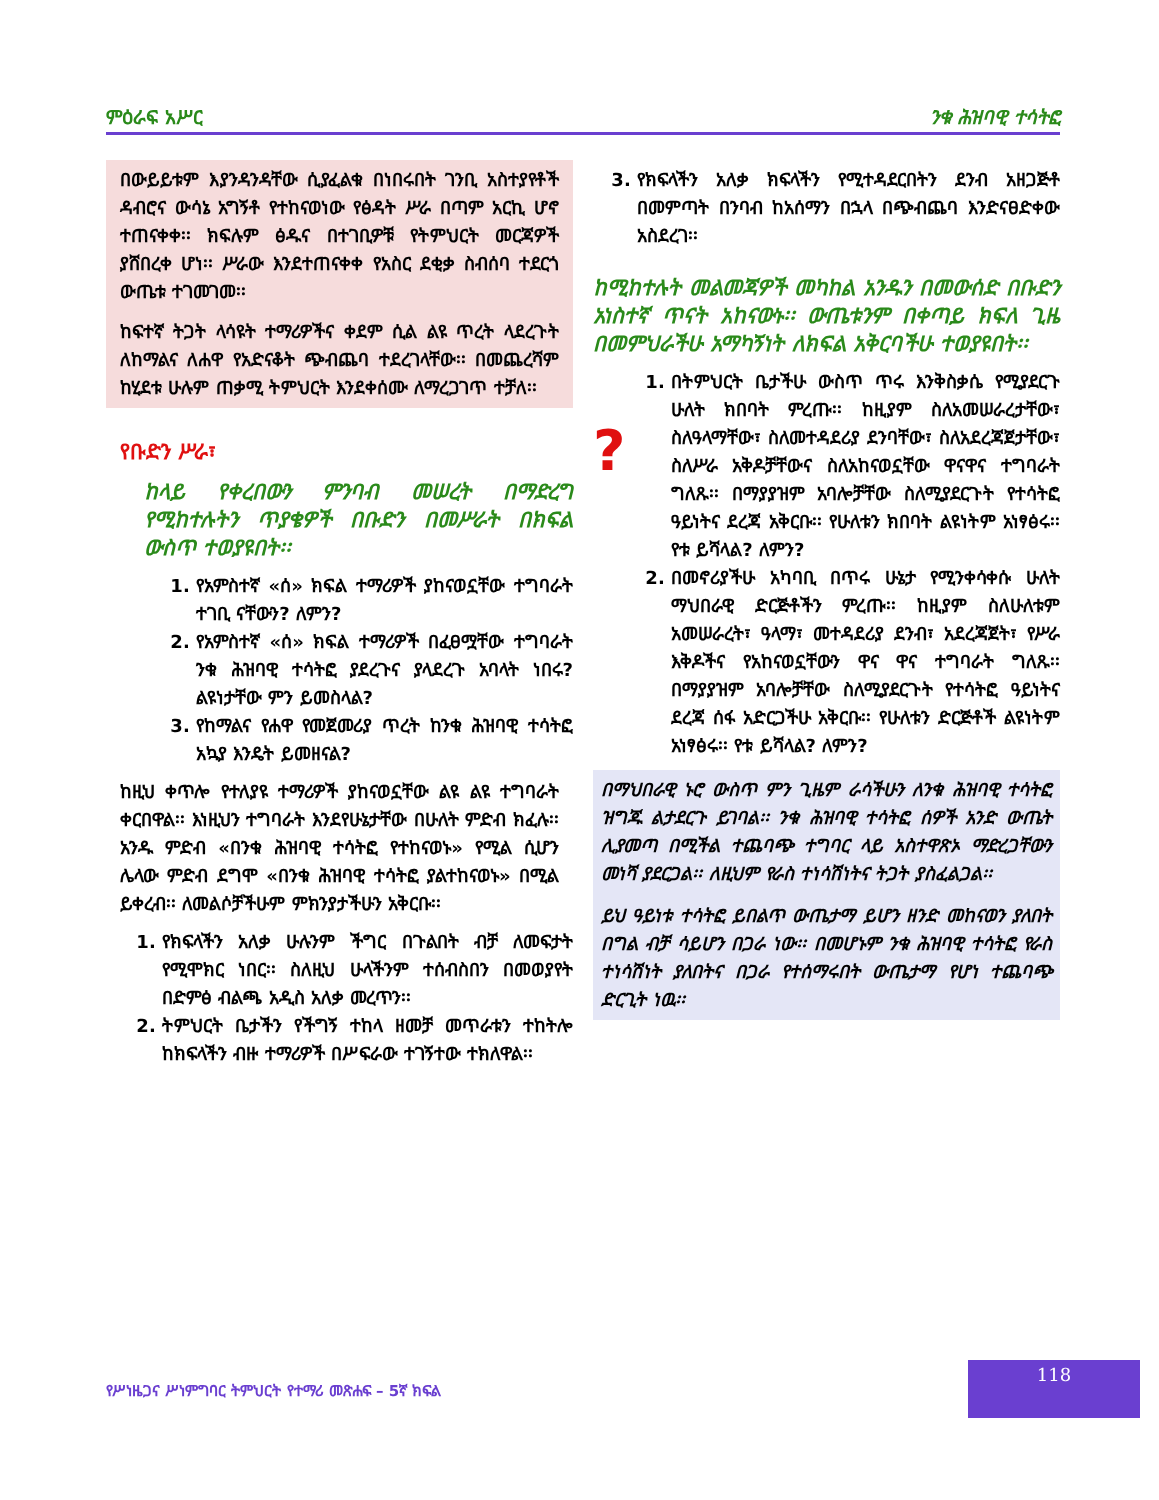ምዕራፍ አሥር ንቁ ሕዝባዊ ተሳትፎ
በውይይቱም እያንዳንዳቸው ሲያፈልቁ በነበሩበት ገንቢ አስተያየቶች ዳብሮና ውሳኔ አግኝቶ የተከናወነው የፅዳት ሥራ በጣም አርኪ ሆኖ ተጠናቀቀ፡፡ ክፍሉም ፅዱና በተገቢዎቹ የትምህርት መርጃዎች ያሸበረቀ ሆነ፡፡ ሥራው እንደተጠናቀቀ የአስር ደቂቃ ስብሰባ ተደርጎ ውጤቱ ተገመገመ፡፡
ከፍተኛ ትጋት ላሳዩት ተማሪዎችና ቀደም ሲል ልዩ ጥረት ላደረጉት ለከማልና ለሐዋ የአድናቆት ጭብጨባ ተደረገላቸው፡፡ በመጨረሻም ከሂደቱ ሁሉም ጠቃሚ ትምህርት እንደቀሰሙ ለማረጋገጥ ተቻለ፡፡
የቡድን ሥራ፣
ከላይ የቀረበውን ምንባብ መሠረት በማድረግ የሚከተሉትን ጥያቄዎች በቡድን በመሥራት በክፍል ውስጥ ተወያዩበት፡፡
1. የአምስተኛ «ሰ» ክፍል ተማሪዎች ያከናወኗቸው ተግባራት ተገቢ ናቸውን? ለምን?
2. የአምስተኛ «ሰ» ክፍል ተማሪዎች በፈፀሟቸው ተግባራት ንቁ ሕዝባዊ ተሳትፎ ያደረጉና ያላደረጉ አባላት ነበሩ? ልዩነታቸው ምን ይመስላል?
3. የከማልና የሐዋ የመጀመሪያ ጥረት ከንቁ ሕዝባዊ ተሳትፎ አኳያ እንዴት ይመዘናል?
ከዚህ ቀጥሎ የተለያዩ ተማሪዎች ያከናወኗቸው ልዩ ልዩ ተግባራት ቀርበዋል፡፡ እነዚህን ተግባራት እንደየሁኔታቸው በሁለት ምድብ ክፈሉ፡፡ አንዱ ምድብ «በንቁ ሕዝባዊ ተሳትፎ የተከናወኑ» የሚል ሲሆን ሌላው ምድብ ደግሞ «በንቁ ሕዝባዊ ተሳትፎ ያልተከናወኑ» በሚል ይቀረብ፡፡ ለመልሶቻችሁም ምክንያታችሁን አቅርቡ፡፡
1. የክፍላችን አለቃ ሁሉንም ችግር በጉልበት ብቻ ለመፍታት የሚሞክር ነበር፡፡ ስለዚህ ሁላችንም ተሰብስበን በመወያየት በድምፅ ብልጫ አዲስ አለቃ መረጥን፡፡
2. ትምህርት ቤታችን የችግኝ ተከላ ዘመቻ መጥራቱን ተከትሎ ከክፍላችን ብዙ ተማሪዎች በሥፍራው ተገኝተው ተክለዋል፡፡
3. የክፍላችን አለቃ ክፍላችን የሚተዳደርበትን ደንብ አዘጋጅቶ በመምጣት በንባብ ከአሰማን በኋላ በጭብጨባ እንድናፀድቀው አስደረገ፡፡
ከሚከተሉት መልመጃዎች መካከል አንዱን በመውሰድ በቡድን አነስተኛ ጥናት አከናውኑ፡፡ ውጤቱንም በቀጣይ ክፍለ ጊዜ በመምህራችሁ አማካኝነት ለክፍል አቅርባችሁ ተወያዩበት፡፡
?
1. በትምህርት ቤታችሁ ውስጥ ጥሩ እንቅስቃሴ የሚያደርጉ ሁለት ክበባት ምረጡ፡፡ ከዚያም ስለአመሠራረታቸው፣ ስለዓላማቸው፣ ስለመተዳደሪያ ደንባቸው፣ ስለአደረጃጀታቸው፣ ስለሥራ አቅዶቻቸውና ስለአከናወኗቸው ዋናዋና ተግባራት ግለጹ፡፡ በማያያዝም አባሎቻቸው ስለሚያደርጉት የተሳትፎ ዓይነትና ደረጃ አቅርቡ፡፡ የሁለቱን ክበባት ልዩነትም አነፃፅሩ፡፡ የቱ ይሻላል? ለምን?
2. በመኖሪያችሁ አካባቢ በጥሩ ሁኔታ የሚንቀሳቀሱ ሁለት ማህበራዊ ድርጅቶችን ምረጡ፡፡ ከዚያም ስለሁለቱም አመሠራረት፣ ዓላማ፣ መተዳደሪያ ደንብ፣ አደረጃጀት፣ የሥራ እቅዶችና የአከናወኗቸውን ዋና ዋና ተግባራት ግለጹ፡፡ በማያያዝም አባሎቻቸው ስለሚያደርጉት የተሳትፎ ዓይነትና ደረጃ ሰፋ አድርጋችሁ አቅርቡ፡፡ የሁለቱን ድርጅቶች ልዩነትም አነፃፅሩ፡፡ የቱ ይሻላል? ለምን?
በማህበራዊ ኑሮ ውስጥ ምን ጊዜም ራሳችሁን ለንቁ ሕዝባዊ ተሳትፎ ዝግጁ ልታደርጉ ይገባል፡፡ ንቁ ሕዝባዊ ተሳትፎ ሰዎች አንድ ውጤት ሊያመጣ በሚችል ተጨባጭ ተግባር ላይ አስተዋጽኦ ማድረጋቸውን መነሻ ያደርጋል፡፡ ለዚህም የራስ ተነሳሽነትና ትጋት ያስፈልጋል፡፡
ይህ ዓይነቱ ተሳትፎ ይበልጥ ውጤታማ ይሆን ዘንድ መከናወን ያለበት በግል ብቻ ሳይሆን በጋራ ነው፡፡ በመሆኑም ንቁ ሕዝባዊ ተሳትፎ የራስ ተነሳሽነት ያለበትና በጋራ የተሰማሩበት ውጤታማ የሆነ ተጨባጭ ድርጊት ነዉ፡፡
የሥነዜጋና ሥነምግባር ትምህርት የተማሪ መጽሐፍ – 5ኛ ክፍል
118